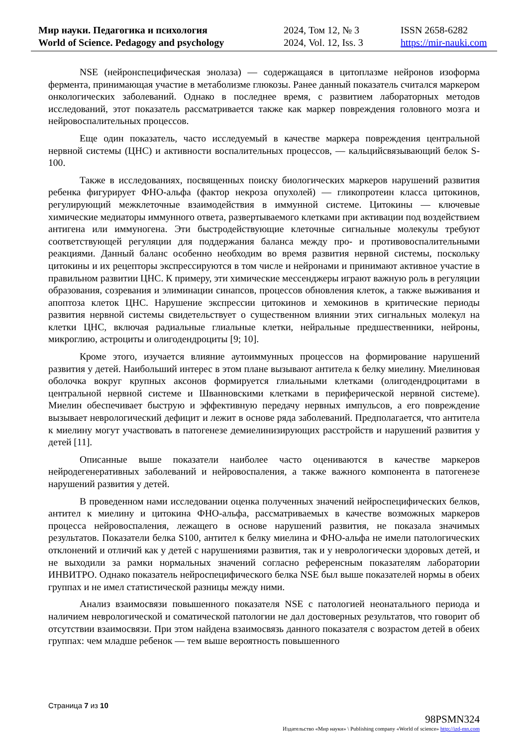Мир науки. Педагогика и психология
World of Science. Pedagogy and psychology
2024, Том 12, № 3
2024, Vol. 12, Iss. 3
ISSN 2658-6282
https://mir-nauki.com
NSE (нейронспецифическая энолаза) — содержащаяся в цитоплазме нейронов изоформа фермента, принимающая участие в метаболизме глюкозы. Ранее данный показатель считался маркером онкологических заболеваний. Однако в последнее время, с развитием лабораторных методов исследований, этот показатель рассматривается также как маркер повреждения головного мозга и нейровоспалительных процессов.
Еще один показатель, часто исследуемый в качестве маркера повреждения центральной нервной системы (ЦНС) и активности воспалительных процессов, — кальцийсвязывающий белок S-100.
Также в исследованиях, посвященных поиску биологических маркеров нарушений развития ребенка фигурирует ФНО-альфа (фактор некроза опухолей) — гликопротеин класса цитокинов, регулирующий межклеточные взаимодействия в иммунной системе. Цитокины — ключевые химические медиаторы иммунного ответа, развертываемого клетками при активации под воздействием антигена или иммуногена. Эти быстродействующие клеточные сигнальные молекулы требуют соответствующей регуляции для поддержания баланса между про- и противовоспалительными реакциями. Данный баланс особенно необходим во время развития нервной системы, поскольку цитокины и их рецепторы экспрессируются в том числе и нейронами и принимают активное участие в правильном развитии ЦНС. К примеру, эти химические мессенджеры играют важную роль в регуляции образования, созревания и элиминации синапсов, процессов обновления клеток, а также выживания и апоптоза клеток ЦНС. Нарушение экспрессии цитокинов и хемокинов в критические периоды развития нервной системы свидетельствует о существенном влиянии этих сигнальных молекул на клетки ЦНС, включая радиальные глиальные клетки, нейральные предшественники, нейроны, микроглию, астроциты и олигодендроциты [9; 10].
Кроме этого, изучается влияние аутоиммунных процессов на формирование нарушений развития у детей. Наибольший интерес в этом плане вызывают антитела к белку миелину. Миелиновая оболочка вокруг крупных аксонов формируется глиальными клетками (олигодендроцитами в центральной нервной системе и Шванновскими клетками в периферической нервной системе). Миелин обеспечивает быструю и эффективную передачу нервных импульсов, а его повреждение вызывает неврологический дефицит и лежит в основе ряда заболеваний. Предполагается, что антитела к миелину могут участвовать в патогенезе демиелинизирующих расстройств и нарушений развития у детей [11].
Описанные выше показатели наиболее часто оцениваются в качестве маркеров нейродегенеративных заболеваний и нейровоспаления, а также важного компонента в патогенезе нарушений развития у детей.
В проведенном нами исследовании оценка полученных значений нейроспецифических белков, антител к миелину и цитокина ФНО-альфа, рассматриваемых в качестве возможных маркеров процесса нейровоспаления, лежащего в основе нарушений развития, не показала значимых результатов. Показатели белка S100, антител к белку миелина и ФНО-альфа не имели патологических отклонений и отличий как у детей с нарушениями развития, так и у неврологически здоровых детей, и не выходили за рамки нормальных значений согласно референсным показателям лаборатории ИНВИТРО. Однако показатель нейроспецифического белка NSE был выше показателей нормы в обеих группах и не имел статистической разницы между ними.
Анализ взаимосвязи повышенного показателя NSE с патологией неонатального периода и наличием неврологической и соматической патологии не дал достоверных результатов, что говорит об отсутствии взаимосвязи. При этом найдена взаимосвязь данного показателя с возрастом детей в обеих группах: чем младше ребенок — тем выше вероятность повышенного
Страница 7 из 10
98PSMN324
Издательство «Мир науки» \ Publishing company «World of science» http://izd-mn.com